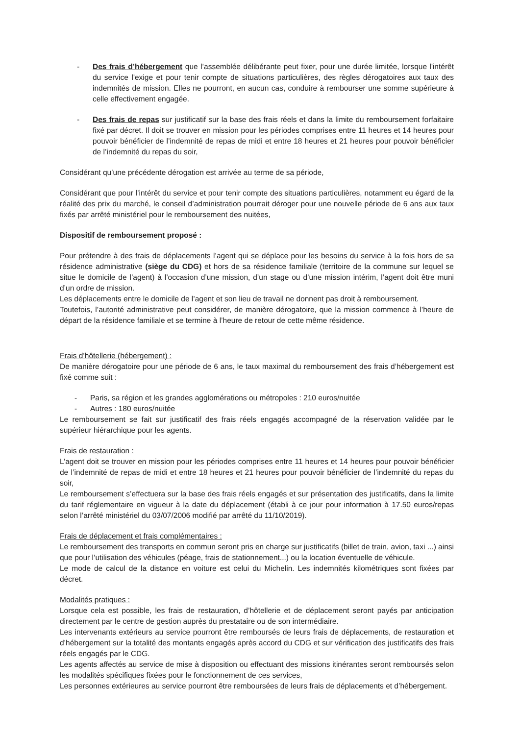- Des frais d’hébergement que l’assemblée délibérante peut fixer, pour une durée limitée, lorsque l'intérêt du service l'exige et pour tenir compte de situations particulières, des règles dérogatoires aux taux des indemnités de mission. Elles ne pourront, en aucun cas, conduire à rembourser une somme supérieure à celle effectivement engagée.
- Des frais de repas sur justificatif sur la base des frais réels et dans la limite du remboursement forfaitaire fixé par décret. Il doit se trouver en mission pour les périodes comprises entre 11 heures et 14 heures pour pouvoir bénéficier de l’indemnité de repas de midi et entre 18 heures et 21 heures pour pouvoir bénéficier de l’indemnité du repas du soir,
Considérant qu’une précédente dérogation est arrivée au terme de sa période,
Considérant que pour l’intérêt du service et pour tenir compte des situations particulières, notamment eu égard de la réalité des prix du marché, le conseil d’administration pourrait déroger pour une nouvelle période de 6 ans aux taux fixés par arrêté ministériel pour le remboursement des nuitées,
Dispositif de remboursement proposé :
Pour prétendre à des frais de déplacements l’agent qui se déplace pour les besoins du service à la fois hors de sa résidence administrative (siège du CDG) et hors de sa résidence familiale (territoire de la commune sur lequel se situe le domicile de l’agent) à l’occasion d’une mission, d’un stage ou d’une mission intérim, l’agent doit être muni d’un ordre de mission.
Les déplacements entre le domicile de l’agent et son lieu de travail ne donnent pas droit à remboursement.
Toutefois, l’autorité administrative peut considérer, de manière dérogatoire, que la mission commence à l’heure de départ de la résidence familiale et se termine à l’heure de retour de cette même résidence.
Frais d’hôtellerie (hébergement) :
De manière dérogatoire pour une période de 6 ans, le taux maximal du remboursement des frais d’hébergement est fixé comme suit :
- Paris, sa région et les grandes agglomérations ou métropoles : 210 euros/nuitée
- Autres : 180 euros/nuitée
Le remboursement se fait sur justificatif des frais réels engagés accompagné de la réservation validée par le supérieur hiérarchique pour les agents.
Frais de restauration :
L’agent doit se trouver en mission pour les périodes comprises entre 11 heures et 14 heures pour pouvoir bénéficier de l’indemnité de repas de midi et entre 18 heures et 21 heures pour pouvoir bénéficier de l’indemnité du repas du soir,
Le remboursement s’effectuera sur la base des frais réels engagés et sur présentation des justificatifs, dans la limite du tarif réglementaire en vigueur à la date du déplacement (établi à ce jour pour information à 17.50 euros/repas selon l’arrêté ministériel du 03/07/2006 modifié par arrêté du 11/10/2019).
Frais de déplacement et frais complémentaires :
Le remboursement des transports en commun seront pris en charge sur justificatifs (billet de train, avion, taxi ...) ainsi que pour l’utilisation des véhicules (péage, frais de stationnement...) ou la location éventuelle de véhicule.
Le mode de calcul de la distance en voiture est celui du Michelin. Les indemnités kilométriques sont fixées par décret.
Modalités pratiques :
Lorsque cela est possible, les frais de restauration, d’hôtellerie et de déplacement seront payés par anticipation directement par le centre de gestion auprès du prestataire ou de son intermédiaire.
Les intervenants extérieurs au service pourront être remboursés de leurs frais de déplacements, de restauration et d’hébergement sur la totalité des montants engagés après accord du CDG et sur vérification des justificatifs des frais réels engagés par le CDG.
Les agents affectés au service de mise à disposition ou effectuant des missions itinérantes seront remboursés selon les modalités spécifiques fixées pour le fonctionnement de ces services,
Les personnes extérieures au service pourront être remboursées de leurs frais de déplacements et d’hébergement.